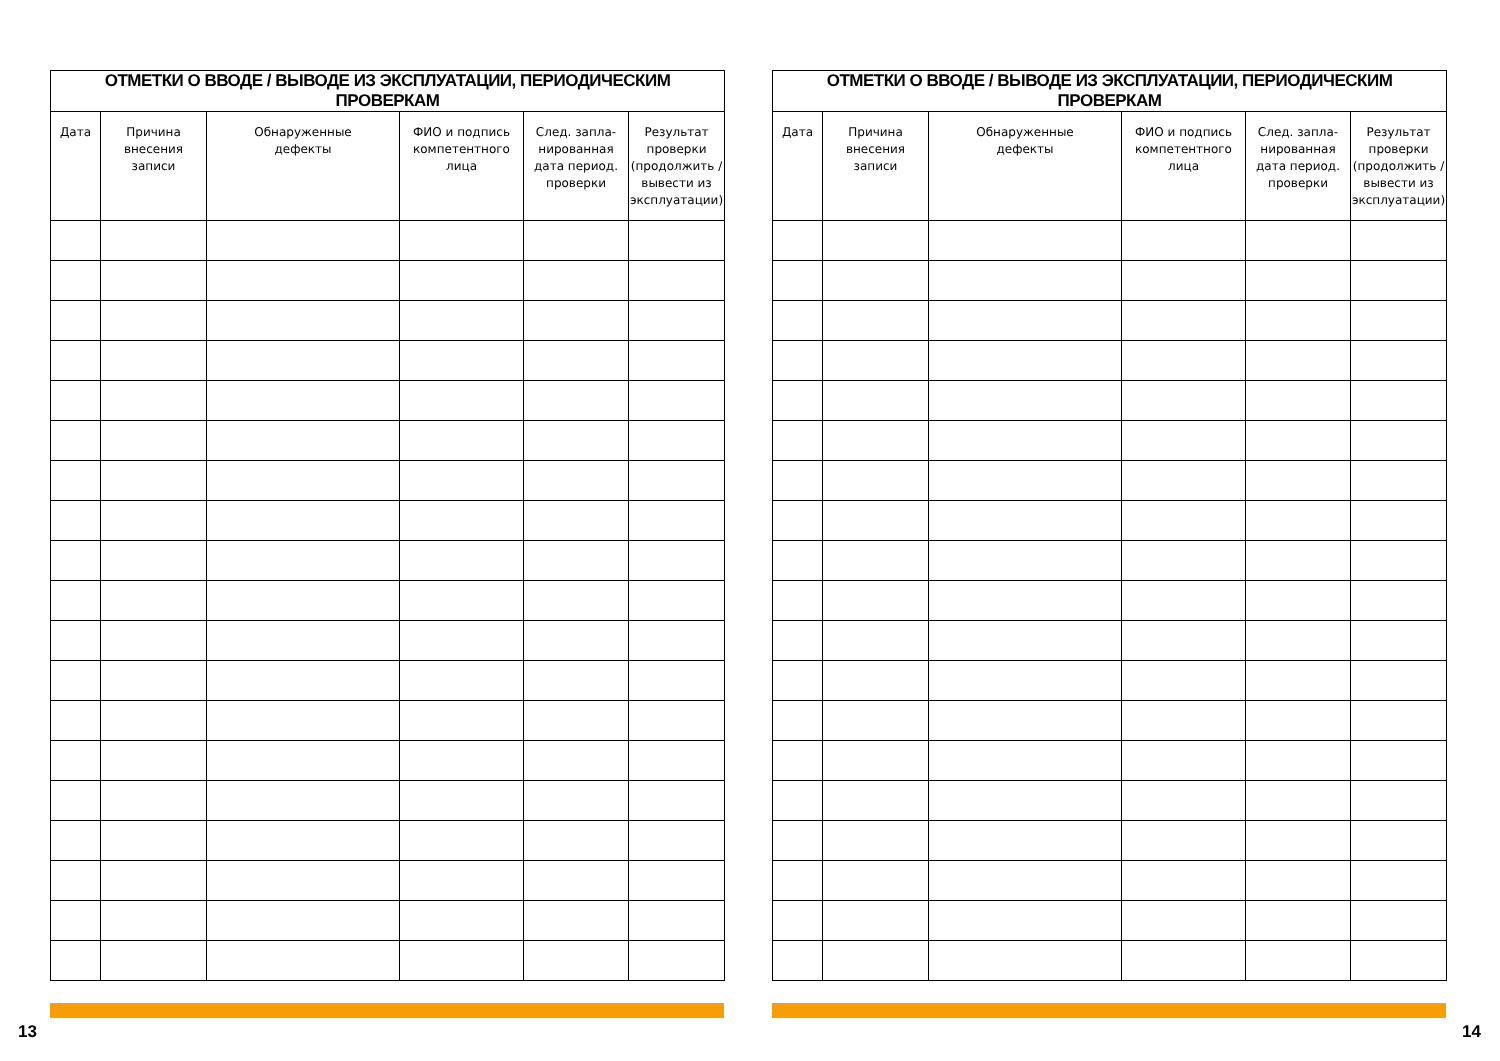| ОТМЕТКИ О ВВОДЕ / ВЫВОДЕ ИЗ ЭКСПЛУАТАЦИИ, ПЕРИОДИЧЕСКИМ ПРОВЕРКАМ | | | | | |
| --- | --- | --- | --- | --- | --- |
| Дата | Причина внесения записи | Обнаруженные дефекты | ФИО и подпись компетентного лица | След. запла-нированная дата период. проверки | Результат проверки (продолжить / вывести из эксплуатации) |
| ОТМЕТКИ О ВВОДЕ / ВЫВОДЕ ИЗ ЭКСПЛУАТАЦИИ, ПЕРИОДИЧЕСКИМ ПРОВЕРКАМ | | | | | |
| --- | --- | --- | --- | --- | --- |
| Дата | Причина внесения записи | Обнаруженные дефекты | ФИО и подпись компетентного лица | След. запла-нированная дата период. проверки | Результат проверки (продолжить / вывести из эксплуатации) |
13 14